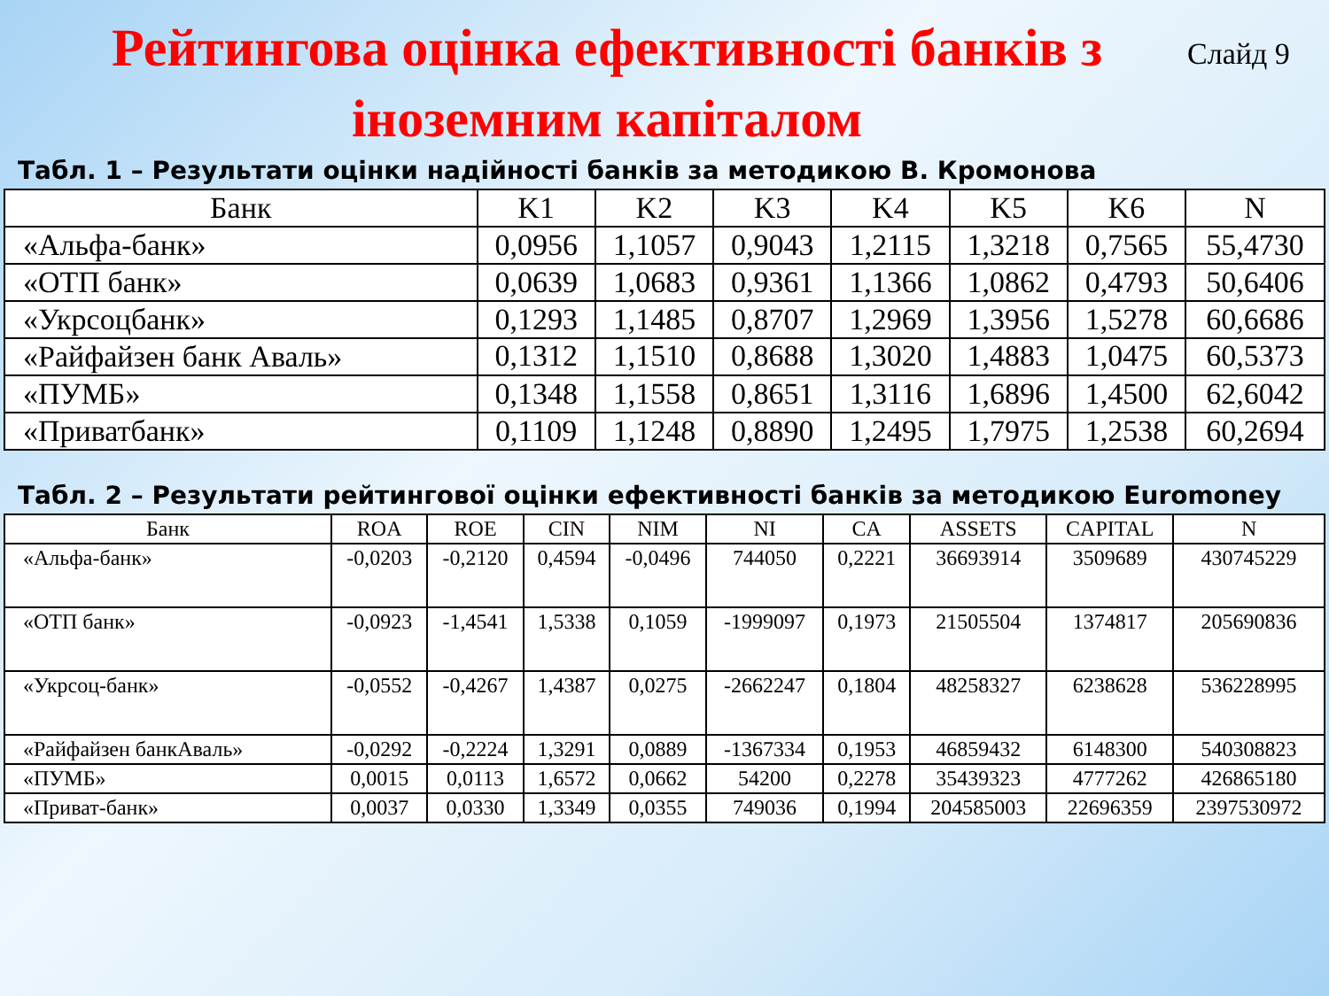Рейтингова оцінка ефективності банків з іноземним капіталом
Слайд 9
Табл. 1 – Результати оцінки надійності банків за методикою В. Кромонова
| Банк | K1 | K2 | K3 | K4 | K5 | K6 | N |
| --- | --- | --- | --- | --- | --- | --- | --- |
| «Альфа-банк» | 0,0956 | 1,1057 | 0,9043 | 1,2115 | 1,3218 | 0,7565 | 55,4730 |
| «ОТП банк» | 0,0639 | 1,0683 | 0,9361 | 1,1366 | 1,0862 | 0,4793 | 50,6406 |
| «Укрсоцбанк» | 0,1293 | 1,1485 | 0,8707 | 1,2969 | 1,3956 | 1,5278 | 60,6686 |
| «Райфайзен банк Аваль» | 0,1312 | 1,1510 | 0,8688 | 1,3020 | 1,4883 | 1,0475 | 60,5373 |
| «ПУМБ» | 0,1348 | 1,1558 | 0,8651 | 1,3116 | 1,6896 | 1,4500 | 62,6042 |
| «Приватбанк» | 0,1109 | 1,1248 | 0,8890 | 1,2495 | 1,7975 | 1,2538 | 60,2694 |
Табл. 2 – Результати рейтингової оцінки ефективності банків за методикою Euromoney
| Банк | ROA | ROE | CIN | NIM | NI | CA | ASSETS | CAPITAL | N |
| --- | --- | --- | --- | --- | --- | --- | --- | --- | --- |
| «Альфа-банк» | -0,0203 | -0,2120 | 0,4594 | -0,0496 | 744050 | 0,2221 | 36693914 | 3509689 | 430745229 |
| «ОТП банк» | -0,0923 | -1,4541 | 1,5338 | 0,1059 | -1999097 | 0,1973 | 21505504 | 1374817 | 205690836 |
| «Укрсоц-банк» | -0,0552 | -0,4267 | 1,4387 | 0,0275 | -2662247 | 0,1804 | 48258327 | 6238628 | 536228995 |
| «Райфайзен банкАваль» | -0,0292 | -0,2224 | 1,3291 | 0,0889 | -1367334 | 0,1953 | 46859432 | 6148300 | 540308823 |
| «ПУМБ» | 0,0015 | 0,0113 | 1,6572 | 0,0662 | 54200 | 0,2278 | 35439323 | 4777262 | 426865180 |
| «Приват-банк» | 0,0037 | 0,0330 | 1,3349 | 0,0355 | 749036 | 0,1994 | 204585003 | 22696359 | 2397530972 |